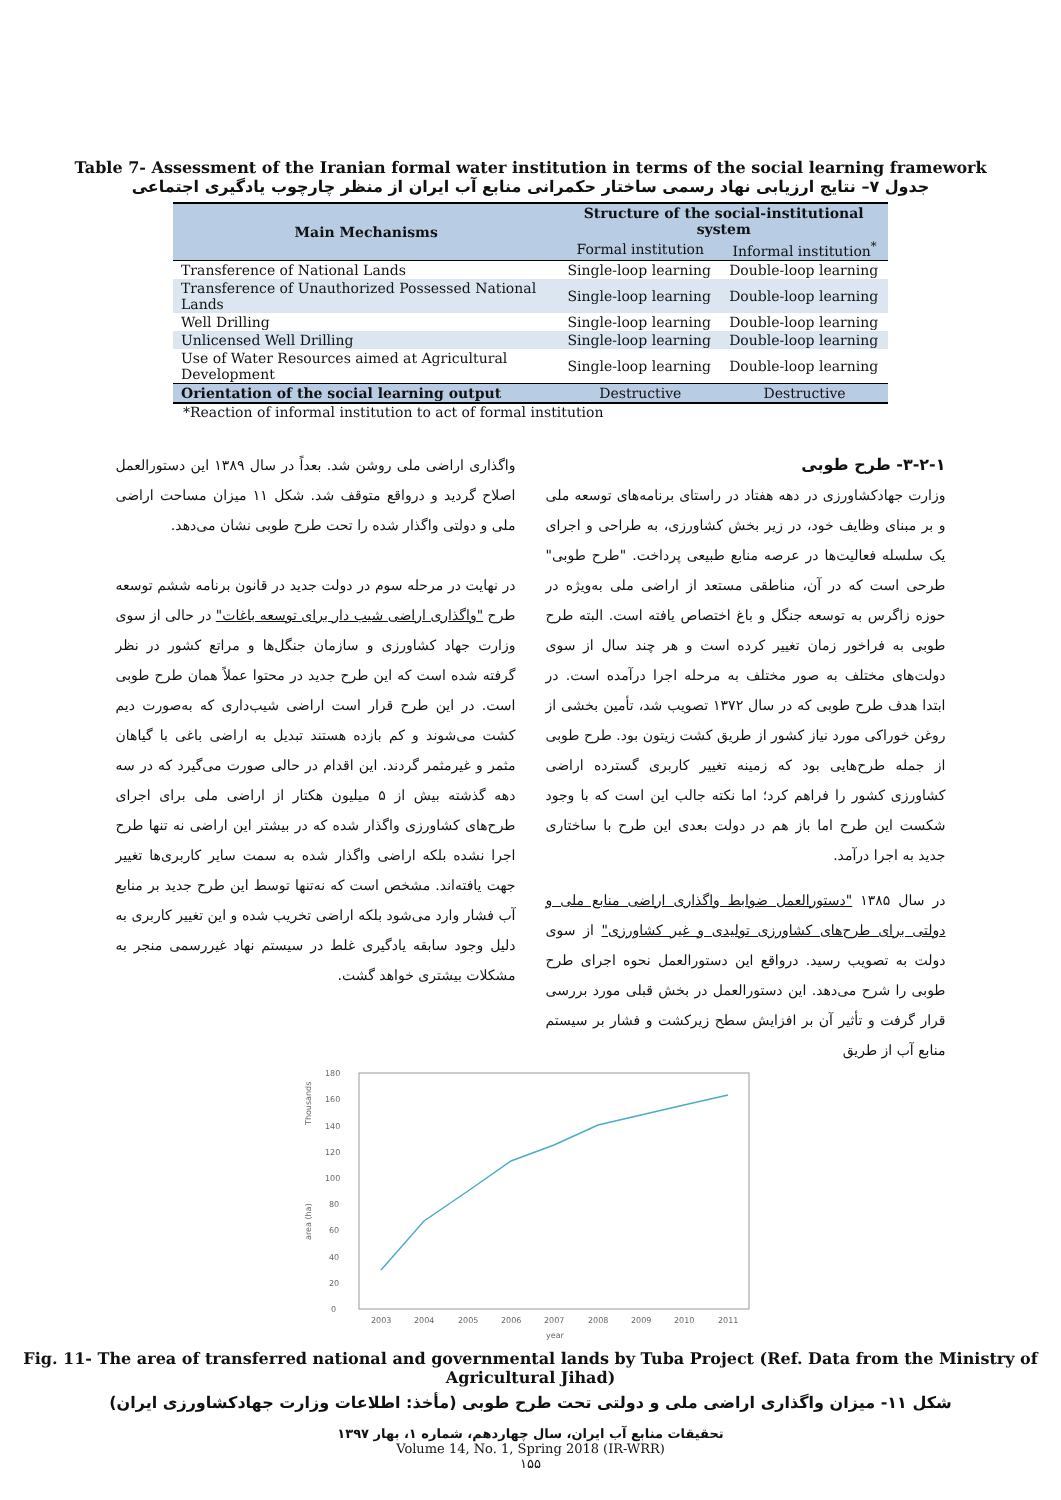Table 7- Assessment of the Iranian formal water institution in terms of the social learning framework
جدول ۷– نتایج ارزیابی نهاد رسمی ساختار حکمرانی منابع آب ایران از منظر چارچوب یادگیری اجتماعی
| Main Mechanisms | Structure of the social-institutional system | |
| --- | --- | --- |
| | Formal institution | Informal institution<sup>*</sup> |
| Transference of National Lands | Single-loop learning | Double-loop learning |
| Transference of Unauthorized Possessed National Lands | Single-loop learning | Double-loop learning |
| Well Drilling | Single-loop learning | Double-loop learning |
| Unlicensed Well Drilling | Single-loop learning | Double-loop learning |
| Use of Water Resources aimed at Agricultural Development | Single-loop learning | Double-loop learning |
| Orientation of the social learning output | Destructive | Destructive |
*Reaction of informal institution to act of formal institution
۳-۲-۱- طرح طوبی
وزارت جهادکشاورزی در دهه هفتاد در راستای برنامه‌های توسعه ملی و بر مبنای وظایف خود، در زیر بخش کشاورزی، به طراحی و اجرای یک سلسله فعالیت‌ها در عرصه منابع طبیعی پرداخت. "طرح طوبی" طرحی است که در آن، مناطقی مستعد از اراضی ملی به‌ویژه در حوزه زاگرس به توسعه جنگل و باغ اختصاص یافته است. البته طرح طوبی به فراخور زمان تغییر کرده است و هر چند سال از سوی دولت‌های مختلف به صور مختلف به مرحله اجرا درآمده است. در ابتدا هدف طرح طوبی که در سال ۱۳۷۲ تصویب شد، تأمین بخشی از روغن خوراکی مورد نیاز کشور از طریق کشت زیتون بود. طرح طوبی از جمله طرح‌هایی بود که زمینه تغییر کاربری گسترده اراضی کشاورزی کشور را فراهم کرد؛ اما نکته جالب این است که با وجود شکست این طرح اما باز هم در دولت بعدی این طرح با ساختاری جدید به اجرا درآمد.
در سال ۱۳۸۵ "دستورالعمل ضوابط واگذاری اراضی منابع ملی و دولتی برای طرح‌های کشاورزی تولیدی و غیر کشاورزی" از سوی دولت به تصویب رسید. درواقع این دستورالعمل نحوه اجرای طرح طوبی را شرح می‌دهد. این دستورالعمل در بخش قبلی مورد بررسی قرار گرفت و تأثیر آن بر افزایش سطح زیرکشت و فشار بر سیستم منابع آب از طریق
واگذاری اراضی ملی روشن شد. بعداً در سال ۱۳۸۹ این دستورالعمل اصلاح گردید و درواقع متوقف شد. شکل ۱۱ میزان مساحت اراضی ملی و دولتی واگذار شده را تحت طرح طوبی نشان می‌دهد.
در نهایت در مرحله سوم در دولت جدید در قانون برنامه ششم توسعه طرح "واگذاری اراضی شیب دار برای توسعه باغات" در حالی از سوی وزارت جهاد کشاورزی و سازمان جنگل‌ها و مراتع کشور در نظر گرفته شده است که این طرح جدید در محتوا عملاً همان طرح طوبی است. در این طرح قرار است اراضی شیب‌داری که به‌صورت دیم کشت می‌شوند و کم بازده هستند تبدیل به اراضی باغی با گیاهان مثمر و غیرمثمر گردند. این اقدام در حالی صورت می‌گیرد که در سه دهه گذشته بیش از ۵ میلیون هکتار از اراضی ملی برای اجرای طرح‌های کشاورزی واگذار شده که در بیشتر این اراضی نه تنها طرح اجرا نشده بلکه اراضی واگذار شده به سمت سایر کاربری‌ها تغییر جهت یافته‌اند. مشخص است که نه‌تنها توسط این طرح جدید بر منابع آب فشار وارد می‌شود بلکه اراضی تخریب شده و این تغییر کاربری به دلیل وجود سابقه یادگیری غلط در سیستم نهاد غیررسمی منجر به مشکلات بیشتری خواهد گشت.
Thousands
area (ha)
0
20
40
60
80
100
120
140
160
180
2003
2004
2005
2006
2007
2008
2009
2010
2011
year
Fig. 11- The area of transferred national and governmental lands by Tuba Project (Ref. Data from the Ministry of Agricultural Jihad)
شکل ۱۱- میزان واگذاری اراضی ملی و دولتی تحت طرح طوبی (مأخذ: اطلاعات وزارت جهادکشاورزی ایران)
تحقیقات منابع آب ایران، سال چهاردهم، شماره ۱، بهار ۱۳۹۷
Volume 14, No. 1, Spring 2018 (IR-WRR)
۱۵۵